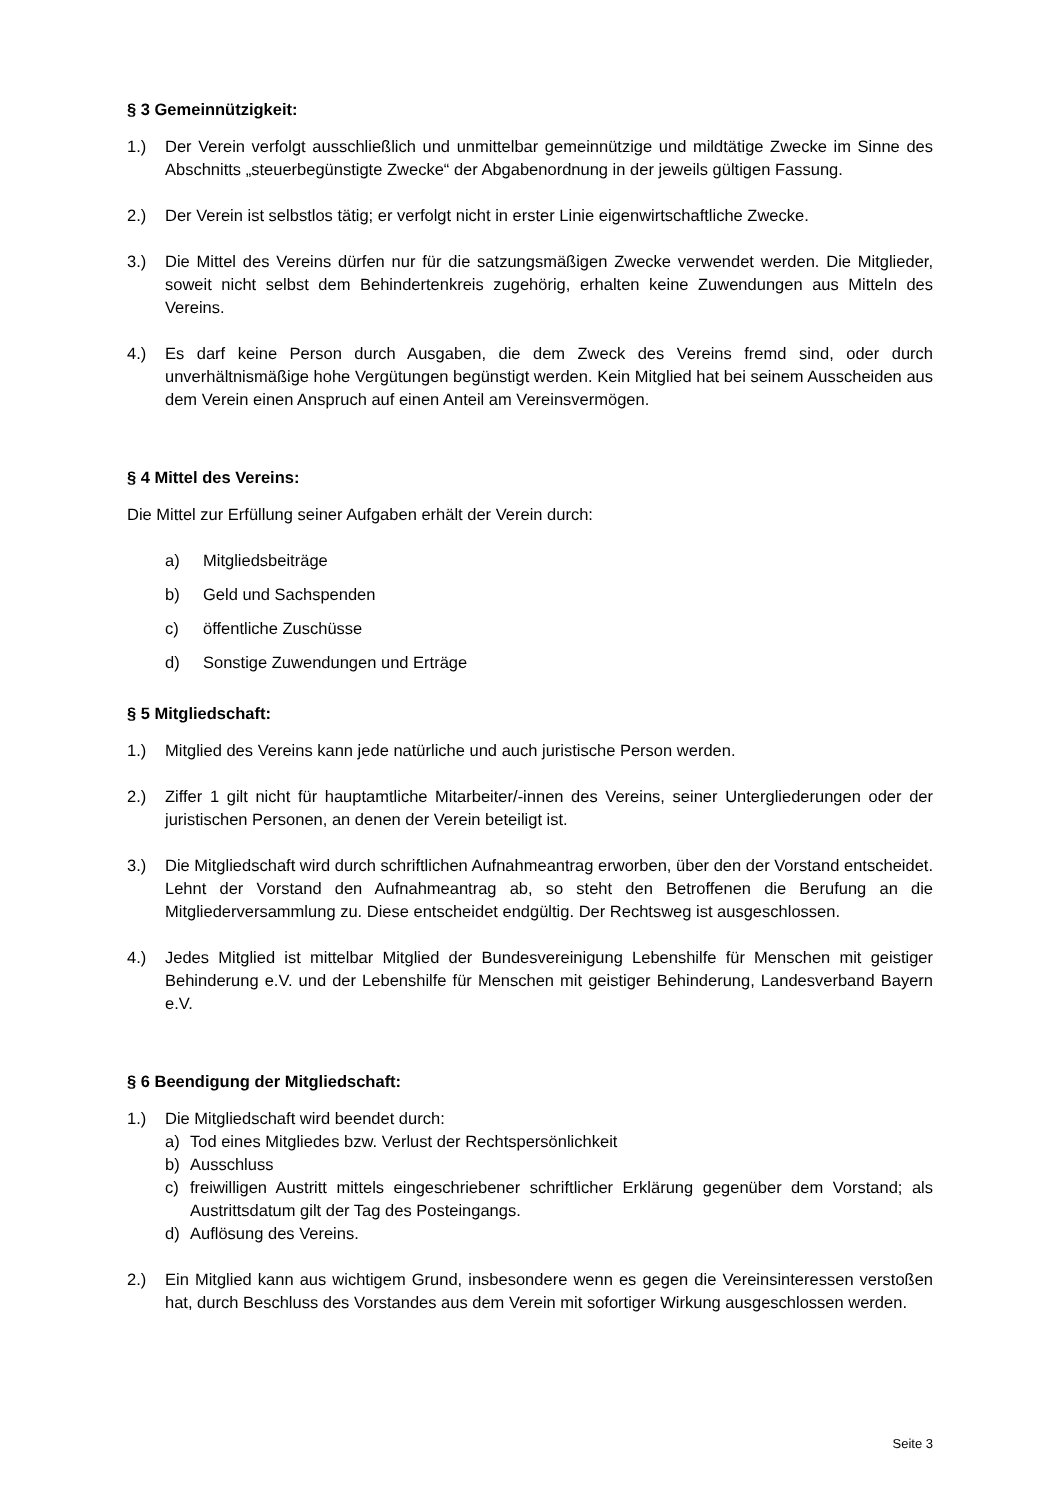§ 3 Gemeinnützigkeit:
1.) Der Verein verfolgt ausschließlich und unmittelbar gemeinnützige und mildtätige Zwecke im Sinne des Abschnitts „steuerbegünstigte Zwecke“ der Abgabenordnung in der jeweils gültigen Fassung.
2.) Der Verein ist selbstlos tätig; er verfolgt nicht in erster Linie eigenwirtschaftliche Zwecke.
3.) Die Mittel des Vereins dürfen nur für die satzungsmäßigen Zwecke verwendet werden. Die Mitglieder, soweit nicht selbst dem Behindertenkreis zugehörig, erhalten keine Zuwendungen aus Mitteln des Vereins.
4.) Es darf keine Person durch Ausgaben, die dem Zweck des Vereins fremd sind, oder durch unverhältnismäßige hohe Vergütungen begünstigt werden. Kein Mitglied hat bei seinem Ausscheiden aus dem Verein einen Anspruch auf einen Anteil am Vereinsvermögen.
§ 4 Mittel des Vereins:
Die Mittel zur Erfüllung seiner Aufgaben erhält der Verein durch:
a) Mitgliedsbeiträge
b) Geld und Sachspenden
c) öffentliche Zuschüsse
d) Sonstige Zuwendungen und Erträge
§ 5 Mitgliedschaft:
1.) Mitglied des Vereins kann jede natürliche und auch juristische Person werden.
2.) Ziffer 1 gilt nicht für hauptamtliche Mitarbeiter/-innen des Vereins, seiner Untergliederungen oder der juristischen Personen, an denen der Verein beteiligt ist.
3.) Die Mitgliedschaft wird durch schriftlichen Aufnahmeantrag erworben, über den der Vorstand entscheidet. Lehnt der Vorstand den Aufnahmeantrag ab, so steht den Betroffenen die Berufung an die Mitgliederversammlung zu. Diese entscheidet endgültig. Der Rechtsweg ist ausgeschlossen.
4.) Jedes Mitglied ist mittelbar Mitglied der Bundesvereinigung Lebenshilfe für Menschen mit geistiger Behinderung e.V. und der Lebenshilfe für Menschen mit geistiger Behinderung, Landesverband Bayern e.V.
§ 6 Beendigung der Mitgliedschaft:
1.) Die Mitgliedschaft wird beendet durch:
a) Tod eines Mitgliedes bzw. Verlust der Rechtspersönlichkeit
b) Ausschluss
c) freiwilligen Austritt mittels eingeschriebener schriftlicher Erklärung gegenüber dem Vorstand; als Austrittsdatum gilt der Tag des Posteingangs.
d) Auflösung des Vereins.
2.) Ein Mitglied kann aus wichtigem Grund, insbesondere wenn es gegen die Vereinsinteressen verstoßen hat, durch Beschluss des Vorstandes aus dem Verein mit sofortiger Wirkung ausgeschlossen werden.
Seite 3